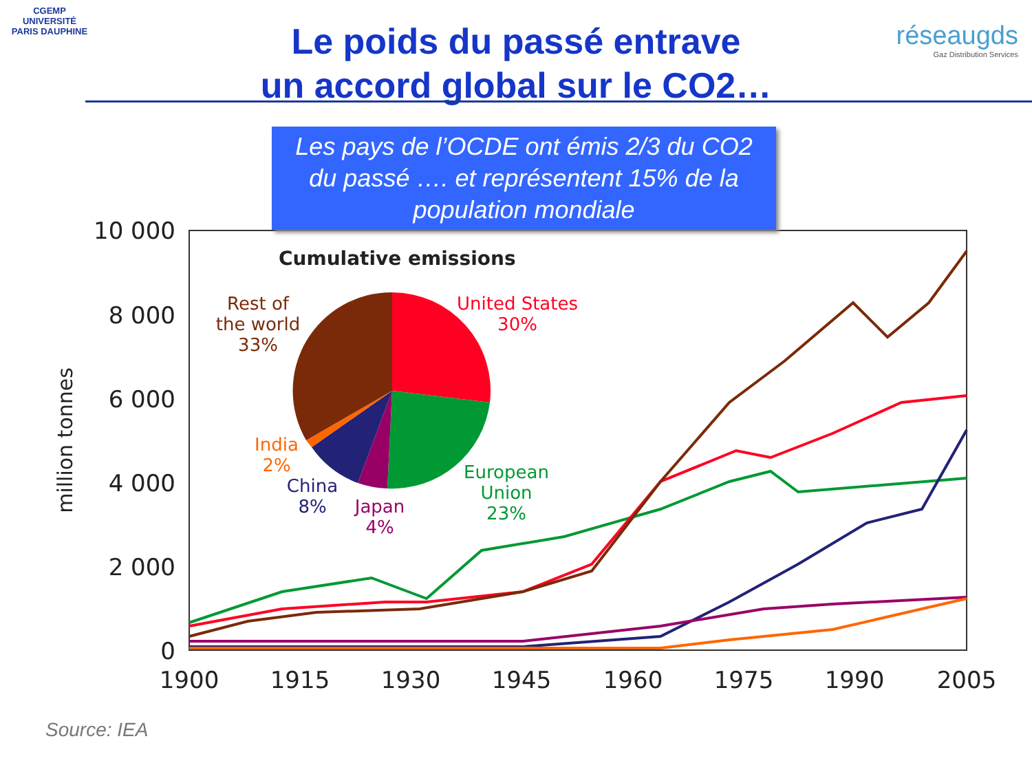CGEMP
UNIVERSITÉ PARIS DAUPHINE
réseaugds
Gaz Distribution Services
Le poids du passé entrave
un accord global sur le CO2…
10 000
8 000
6 000
4 000
2 000
0
1900
1915
1930
1945
1960
1975
1990
2005
million tonnes
Cumulative emissions
Rest of
the world
33%
United States
30%
India
2%
China
8%
Japan
4%
European
Union
23%
Les pays de l’OCDE ont émis 2/3 du CO2
du passé …. et représentent 15% de la
population mondiale
Source: IEA